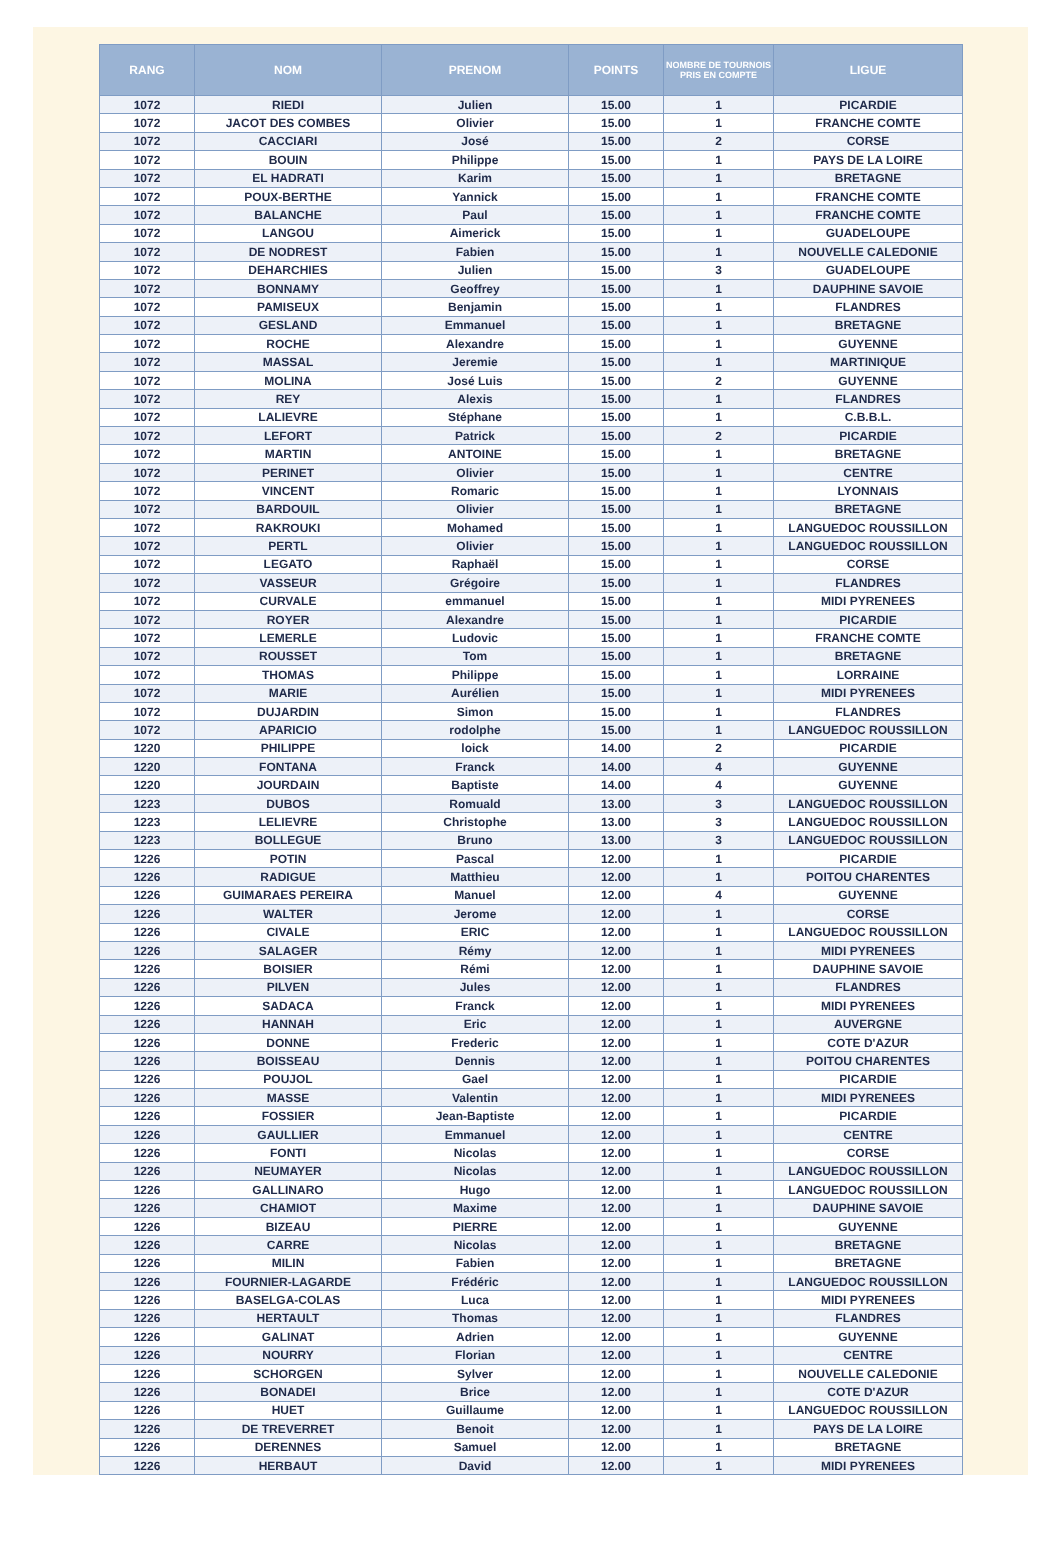| RANG | NOM | PRENOM | POINTS | NOMBRE DE TOURNOIS PRIS EN COMPTE | LIGUE |
| --- | --- | --- | --- | --- | --- |
| 1072 | RIEDI | Julien | 15.00 | 1 | PICARDIE |
| 1072 | JACOT DES COMBES | Olivier | 15.00 | 1 | FRANCHE COMTE |
| 1072 | CACCIARI | José | 15.00 | 2 | CORSE |
| 1072 | BOUIN | Philippe | 15.00 | 1 | PAYS DE LA LOIRE |
| 1072 | EL HADRATI | Karim | 15.00 | 1 | BRETAGNE |
| 1072 | POUX-BERTHE | Yannick | 15.00 | 1 | FRANCHE COMTE |
| 1072 | BALANCHE | Paul | 15.00 | 1 | FRANCHE COMTE |
| 1072 | LANGOU | Aimerick | 15.00 | 1 | GUADELOUPE |
| 1072 | DE NODREST | Fabien | 15.00 | 1 | NOUVELLE CALEDONIE |
| 1072 | DEHARCHIES | Julien | 15.00 | 3 | GUADELOUPE |
| 1072 | BONNAMY | Geoffrey | 15.00 | 1 | DAUPHINE SAVOIE |
| 1072 | PAMISEUX | Benjamin | 15.00 | 1 | FLANDRES |
| 1072 | GESLAND | Emmanuel | 15.00 | 1 | BRETAGNE |
| 1072 | ROCHE | Alexandre | 15.00 | 1 | GUYENNE |
| 1072 | MASSAL | Jeremie | 15.00 | 1 | MARTINIQUE |
| 1072 | MOLINA | José Luis | 15.00 | 2 | GUYENNE |
| 1072 | REY | Alexis | 15.00 | 1 | FLANDRES |
| 1072 | LALIEVRE | Stéphane | 15.00 | 1 | C.B.B.L. |
| 1072 | LEFORT | Patrick | 15.00 | 2 | PICARDIE |
| 1072 | MARTIN | ANTOINE | 15.00 | 1 | BRETAGNE |
| 1072 | PERINET | Olivier | 15.00 | 1 | CENTRE |
| 1072 | VINCENT | Romaric | 15.00 | 1 | LYONNAIS |
| 1072 | BARDOUIL | Olivier | 15.00 | 1 | BRETAGNE |
| 1072 | RAKROUKI | Mohamed | 15.00 | 1 | LANGUEDOC ROUSSILLON |
| 1072 | PERTL | Olivier | 15.00 | 1 | LANGUEDOC ROUSSILLON |
| 1072 | LEGATO | Raphaël | 15.00 | 1 | CORSE |
| 1072 | VASSEUR | Grégoire | 15.00 | 1 | FLANDRES |
| 1072 | CURVALE | emmanuel | 15.00 | 1 | MIDI PYRENEES |
| 1072 | ROYER | Alexandre | 15.00 | 1 | PICARDIE |
| 1072 | LEMERLE | Ludovic | 15.00 | 1 | FRANCHE COMTE |
| 1072 | ROUSSET | Tom | 15.00 | 1 | BRETAGNE |
| 1072 | THOMAS | Philippe | 15.00 | 1 | LORRAINE |
| 1072 | MARIE | Aurélien | 15.00 | 1 | MIDI PYRENEES |
| 1072 | DUJARDIN | Simon | 15.00 | 1 | FLANDRES |
| 1072 | APARICIO | rodolphe | 15.00 | 1 | LANGUEDOC ROUSSILLON |
| 1220 | PHILIPPE | loick | 14.00 | 2 | PICARDIE |
| 1220 | FONTANA | Franck | 14.00 | 4 | GUYENNE |
| 1220 | JOURDAIN | Baptiste | 14.00 | 4 | GUYENNE |
| 1223 | DUBOS | Romuald | 13.00 | 3 | LANGUEDOC ROUSSILLON |
| 1223 | LELIEVRE | Christophe | 13.00 | 3 | LANGUEDOC ROUSSILLON |
| 1223 | BOLLEGUE | Bruno | 13.00 | 3 | LANGUEDOC ROUSSILLON |
| 1226 | POTIN | Pascal | 12.00 | 1 | PICARDIE |
| 1226 | RADIGUE | Matthieu | 12.00 | 1 | POITOU CHARENTES |
| 1226 | GUIMARAES PEREIRA | Manuel | 12.00 | 4 | GUYENNE |
| 1226 | WALTER | Jerome | 12.00 | 1 | CORSE |
| 1226 | CIVALE | ERIC | 12.00 | 1 | LANGUEDOC ROUSSILLON |
| 1226 | SALAGER | Rémy | 12.00 | 1 | MIDI PYRENEES |
| 1226 | BOISIER | Rémi | 12.00 | 1 | DAUPHINE SAVOIE |
| 1226 | PILVEN | Jules | 12.00 | 1 | FLANDRES |
| 1226 | SADACA | Franck | 12.00 | 1 | MIDI PYRENEES |
| 1226 | HANNAH | Eric | 12.00 | 1 | AUVERGNE |
| 1226 | DONNE | Frederic | 12.00 | 1 | COTE D'AZUR |
| 1226 | BOISSEAU | Dennis | 12.00 | 1 | POITOU CHARENTES |
| 1226 | POUJOL | Gael | 12.00 | 1 | PICARDIE |
| 1226 | MASSE | Valentin | 12.00 | 1 | MIDI PYRENEES |
| 1226 | FOSSIER | Jean-Baptiste | 12.00 | 1 | PICARDIE |
| 1226 | GAULLIER | Emmanuel | 12.00 | 1 | CENTRE |
| 1226 | FONTI | Nicolas | 12.00 | 1 | CORSE |
| 1226 | NEUMAYER | Nicolas | 12.00 | 1 | LANGUEDOC ROUSSILLON |
| 1226 | GALLINARO | Hugo | 12.00 | 1 | LANGUEDOC ROUSSILLON |
| 1226 | CHAMIOT | Maxime | 12.00 | 1 | DAUPHINE SAVOIE |
| 1226 | BIZEAU | PIERRE | 12.00 | 1 | GUYENNE |
| 1226 | CARRE | Nicolas | 12.00 | 1 | BRETAGNE |
| 1226 | MILIN | Fabien | 12.00 | 1 | BRETAGNE |
| 1226 | FOURNIER-LAGARDE | Frédéric | 12.00 | 1 | LANGUEDOC ROUSSILLON |
| 1226 | BASELGA-COLAS | Luca | 12.00 | 1 | MIDI PYRENEES |
| 1226 | HERTAULT | Thomas | 12.00 | 1 | FLANDRES |
| 1226 | GALINAT | Adrien | 12.00 | 1 | GUYENNE |
| 1226 | NOURRY | Florian | 12.00 | 1 | CENTRE |
| 1226 | SCHORGEN | Sylver | 12.00 | 1 | NOUVELLE CALEDONIE |
| 1226 | BONADEI | Brice | 12.00 | 1 | COTE D'AZUR |
| 1226 | HUET | Guillaume | 12.00 | 1 | LANGUEDOC ROUSSILLON |
| 1226 | DE TREVERRET | Benoit | 12.00 | 1 | PAYS DE LA LOIRE |
| 1226 | DERENNES | Samuel | 12.00 | 1 | BRETAGNE |
| 1226 | HERBAUT | David | 12.00 | 1 | MIDI PYRENEES |